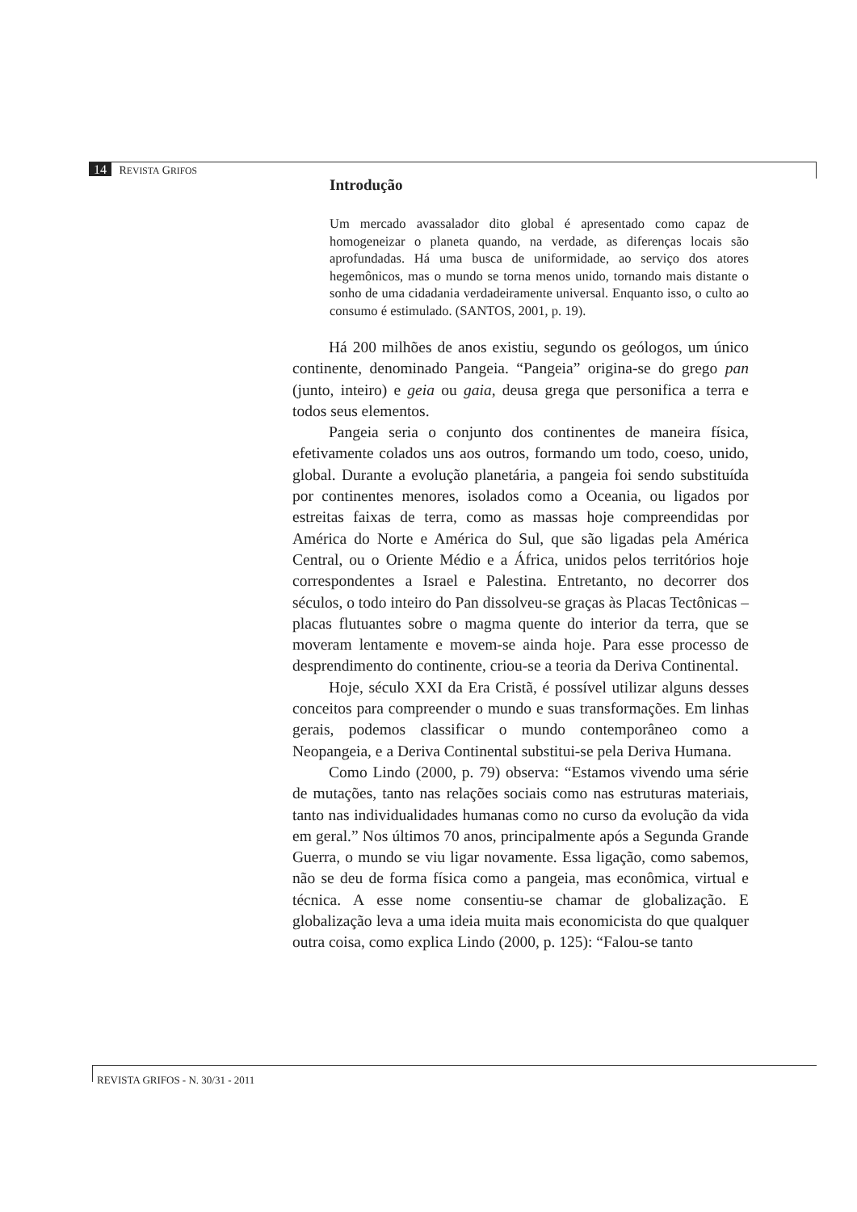14 REVISTA GRIFOS
Introdução
Um mercado avassalador dito global é apresentado como capaz de homogeneizar o planeta quando, na verdade, as diferenças locais são aprofundadas. Há uma busca de uniformidade, ao serviço dos atores hegemônicos, mas o mundo se torna menos unido, tornando mais distante o sonho de uma cidadania verdadeiramente universal. Enquanto isso, o culto ao consumo é estimulado. (SANTOS, 2001, p. 19).
Há 200 milhões de anos existiu, segundo os geólogos, um único continente, denominado Pangeia. “Pangeia” origina-se do grego pan (junto, inteiro) e geia ou gaia, deusa grega que personifica a terra e todos seus elementos.
Pangeia seria o conjunto dos continentes de maneira física, efetivamente colados uns aos outros, formando um todo, coeso, unido, global. Durante a evolução planetária, a pangeia foi sendo substituída por continentes menores, isolados como a Oceania, ou ligados por estreitas faixas de terra, como as massas hoje compreendidas por América do Norte e América do Sul, que são ligadas pela América Central, ou o Oriente Médio e a África, unidos pelos territórios hoje correspondentes a Israel e Palestina. Entretanto, no decorrer dos séculos, o todo inteiro do Pan dissolveu-se graças às Placas Tectônicas – placas flutuantes sobre o magma quente do interior da terra, que se moveram lentamente e movem-se ainda hoje. Para esse processo de desprendimento do continente, criou-se a teoria da Deriva Continental.
Hoje, século XXI da Era Cristã, é possível utilizar alguns desses conceitos para compreender o mundo e suas transformações. Em linhas gerais, podemos classificar o mundo contemporâneo como a Neopangeia, e a Deriva Continental substitui-se pela Deriva Humana.
Como Lindo (2000, p. 79) observa: “Estamos vivendo uma série de mutações, tanto nas relações sociais como nas estruturas materiais, tanto nas individualidades humanas como no curso da evolução da vida em geral.” Nos últimos 70 anos, principalmente após a Segunda Grande Guerra, o mundo se viu ligar novamente. Essa ligação, como sabemos, não se deu de forma física como a pangeia, mas econômica, virtual e técnica. A esse nome consentiu-se chamar de globalização. E globalização leva a uma ideia muita mais economicista do que qualquer outra coisa, como explica Lindo (2000, p. 125): “Falou-se tanto
REVISTA GRIFOS - N. 30/31 - 2011